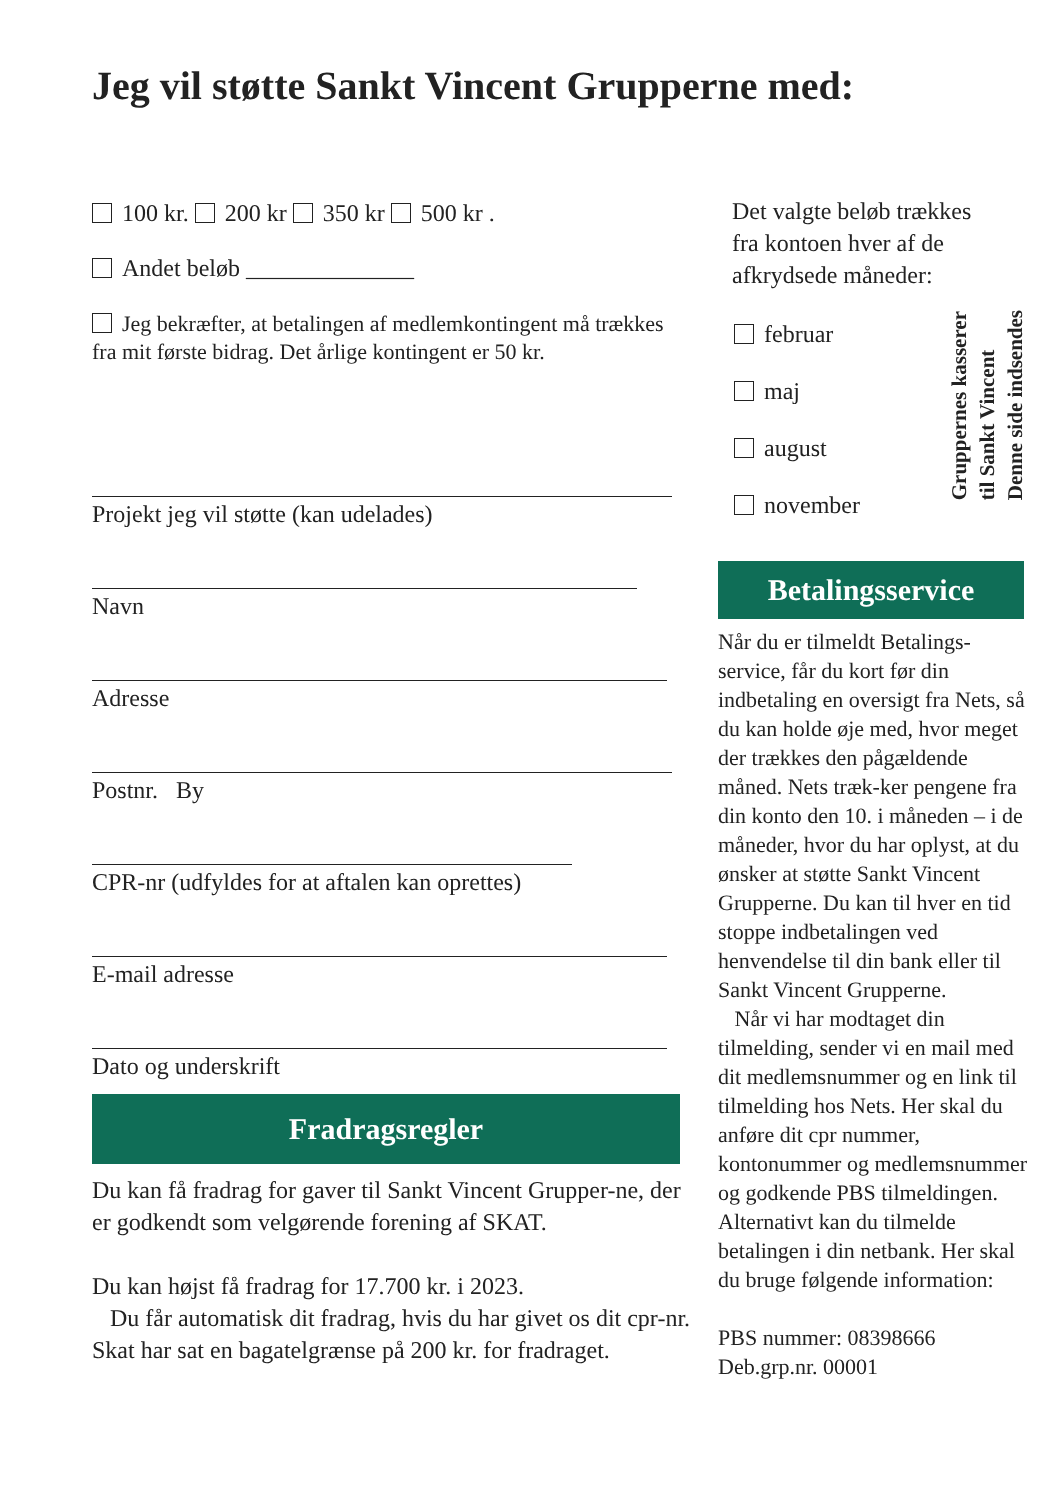Jeg vil støtte Sankt Vincent Grupperne med:
100 kr. 200 kr 350 kr 500 kr .
Andet beløb ______________
Jeg bekræfter, at betalingen af medlemkontingent må trækkes fra mit første bidrag. Det årlige kontingent er 50 kr.
Projekt jeg vil støtte (kan udelades)
Navn
Adresse
Postnr. By
CPR-nr (udfyldes for at aftalen kan oprettes)
E-mail adresse
Dato og underskrift
Fradragsregler
Du kan få fradrag for gaver til Sankt Vincent Grupper-ne, der er godkendt som velgørende forening af SKAT.
Du kan højst få fradrag for 17.700 kr. i 2023.
Du får automatisk dit fradrag, hvis du har givet os dit cpr-nr. Skat har sat en bagatelgrænse på 200 kr. for fradraget.
Det valgte beløb trækkes fra kontoen hver af de afkrydsede måneder:
februar
maj
august
november
Betalingsservice
Når du er tilmeldt Betalings-service, får du kort før din indbetaling en oversigt fra Nets, så du kan holde øje med, hvor meget der trækkes den pågældende måned. Nets træk-ker pengene fra din konto den 10. i måneden – i de måneder, hvor du har oplyst, at du ønsker at støtte Sankt Vincent Grupperne. Du kan til hver en tid stoppe indbetalingen ved henvendelse til din bank eller til Sankt Vincent Grupperne.
Når vi har modtaget din tilmelding, sender vi en mail med dit medlemsnummer og en link til tilmelding hos Nets. Her skal du anføre dit cpr nummer, kontonummer og medlemsnummer og godkende PBS tilmeldingen. Alternativt kan du tilmelde betalingen i din netbank. Her skal du bruge følgende information:
PBS nummer: 08398666
Deb.grp.nr. 00001
Denne side indsendes
til Sankt Vincent
Gruppernes kasserer